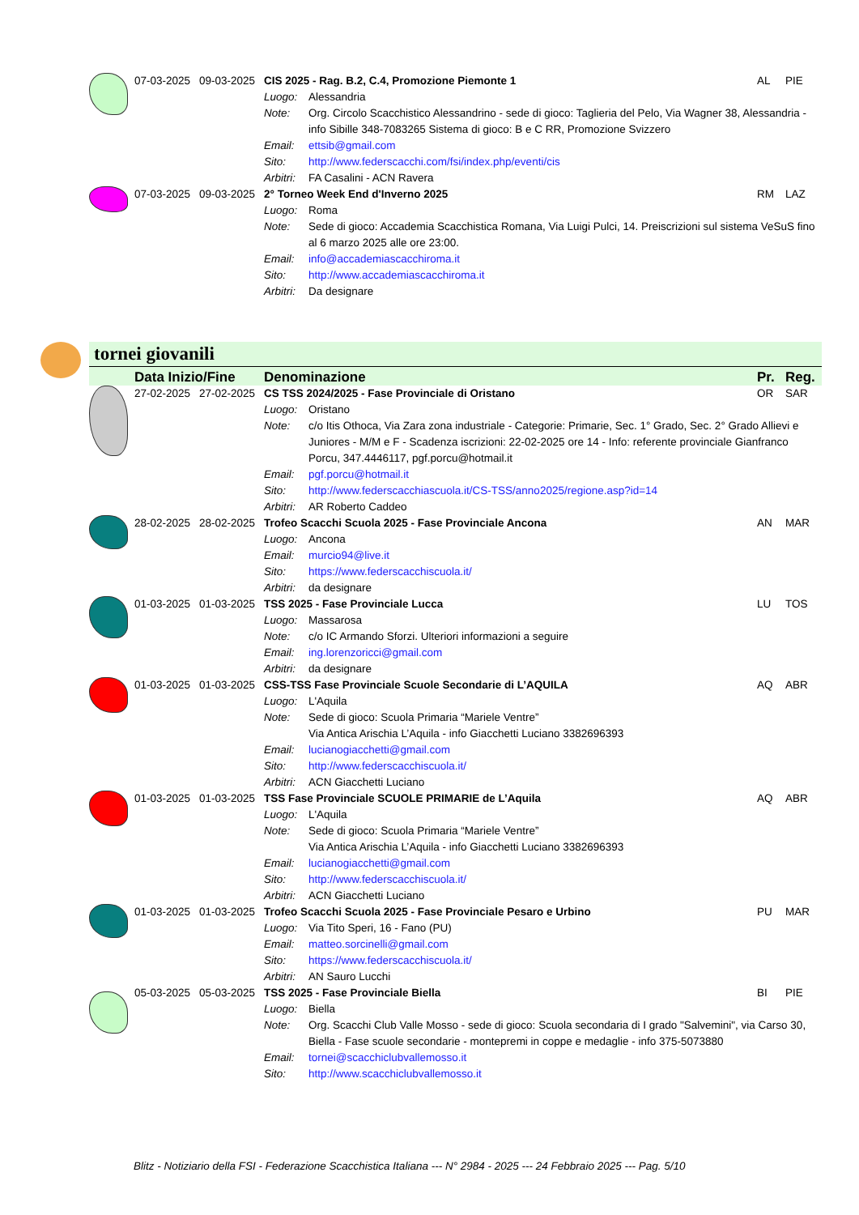| | 07-03-2025 | 09-03-2025 | CIS 2025 - Rag. B.2, C.4, Promozione Piemonte 1 | | AL | PIE |
| | | | Luogo: | Alessandria | | |
| | | | Note: | Org. Circolo Scacchistico Alessandrino - sede di gioco: Taglieria del Pelo, Via Wagner 38, Alessandria - info Sibille 348-7083265 Sistema di gioco: B e C RR, Promozione Svizzero | | |
| | | | Email: | ettsib@gmail.com | | |
| | | | Sito: | http://www.federscacchi.com/fsi/index.php/eventi/cis | | |
| | | | Arbitri: | FA Casalini - ACN Ravera | | |
| | 07-03-2025 | 09-03-2025 | 2° Torneo Week End d'Inverno 2025 | | RM | LAZ |
| | | | Luogo: | Roma | | |
| | | | Note: | Sede di gioco: Accademia Scacchistica Romana, Via Luigi Pulci, 14. Preiscrizioni sul sistema VeSuS fino al 6 marzo 2025 alle ore 23:00. | | |
| | | | Email: | info@accademiascacchiroma.it | | |
| | | | Sito: | http://www.accademiascacchiroma.it | | |
| | | | Arbitri: | Da designare | | |
tornei giovanili
| | Data Inizio/Fine | | Denominazione | | Pr. | Reg. |
| | 27-02-2025 | 27-02-2025 | CS TSS 2024/2025 - Fase Provinciale di Oristano | | OR | SAR |
| | | | Luogo: | Oristano | | |
| | | | Note: | c/o Itis Othoca, Via Zara zona industriale - Categorie: Primarie, Sec. 1° Grado, Sec. 2° Grado Allievi e Juniores - M/M e F - Scadenza iscrizioni: 22-02-2025 ore 14 - Info: referente provinciale Gianfranco Porcu, 347.4446117, pgf.porcu@hotmail.it | | |
| | | | Email: | pgf.porcu@hotmail.it | | |
| | | | Sito: | http://www.federscacchiascuola.it/CS-TSS/anno2025/regione.asp?id=14 | | |
| | | | Arbitri: | AR Roberto Caddeo | | |
| | 28-02-2025 | 28-02-2025 | Trofeo Scacchi Scuola 2025 - Fase Provinciale Ancona | | AN | MAR |
| | | | Luogo: | Ancona | | |
| | | | Email: | murcio94@live.it | | |
| | | | Sito: | https://www.federscacchiscuola.it/ | | |
| | | | Arbitri: | da designare | | |
| | 01-03-2025 | 01-03-2025 | TSS 2025 - Fase Provinciale Lucca | | LU | TOS |
| | | | Luogo: | Massarosa | | |
| | | | Note: | c/o IC Armando Sforzi. Ulteriori informazioni a seguire | | |
| | | | Email: | ing.lorenzoricci@gmail.com | | |
| | | | Arbitri: | da designare | | |
| | 01-03-2025 | 01-03-2025 | CSS-TSS Fase Provinciale Scuole Secondarie di L’AQUILA | | AQ | ABR |
| | | | Luogo: | L'Aquila | | |
| | | | Note: | Sede di gioco: Scuola Primaria “Mariele Ventre” Via Antica Arischia L’Aquila - info Giacchetti Luciano 3382696393 | | |
| | | | Email: | lucianogiacchetti@gmail.com | | |
| | | | Sito: | http://www.federscacchiscuola.it/ | | |
| | | | Arbitri: | ACN Giacchetti Luciano | | |
| | 01-03-2025 | 01-03-2025 | TSS Fase Provinciale SCUOLE PRIMARIE de L’Aquila | | AQ | ABR |
| | | | Luogo: | L'Aquila | | |
| | | | Note: | Sede di gioco: Scuola Primaria “Mariele Ventre” Via Antica Arischia L’Aquila - info Giacchetti Luciano 3382696393 | | |
| | | | Email: | lucianogiacchetti@gmail.com | | |
| | | | Sito: | http://www.federscacchiscuola.it/ | | |
| | | | Arbitri: | ACN Giacchetti Luciano | | |
| | 01-03-2025 | 01-03-2025 | Trofeo Scacchi Scuola 2025 - Fase Provinciale Pesaro e Urbino | | PU | MAR |
| | | | Luogo: | Via Tito Speri, 16 - Fano (PU) | | |
| | | | Email: | matteo.sorcinelli@gmail.com | | |
| | | | Sito: | https://www.federscacchiscuola.it/ | | |
| | | | Arbitri: | AN Sauro Lucchi | | |
| | 05-03-2025 | 05-03-2025 | TSS 2025 - Fase Provinciale Biella | | BI | PIE |
| | | | Luogo: | Biella | | |
| | | | Note: | Org. Scacchi Club Valle Mosso - sede di gioco: Scuola secondaria di I grado "Salvemini", via Carso 30, Biella - Fase scuole secondarie - montepremi in coppe e medaglie - info 375-5073880 | | |
| | | | Email: | tornei@scacchiclubvallemosso.it | | |
| | | | Sito: | http://www.scacchiclubvallemosso.it | | |
Blitz - Notiziario della FSI - Federazione Scacchistica Italiana --- N° 2984 - 2025 --- 24 Febbraio 2025 --- Pag. 5/10